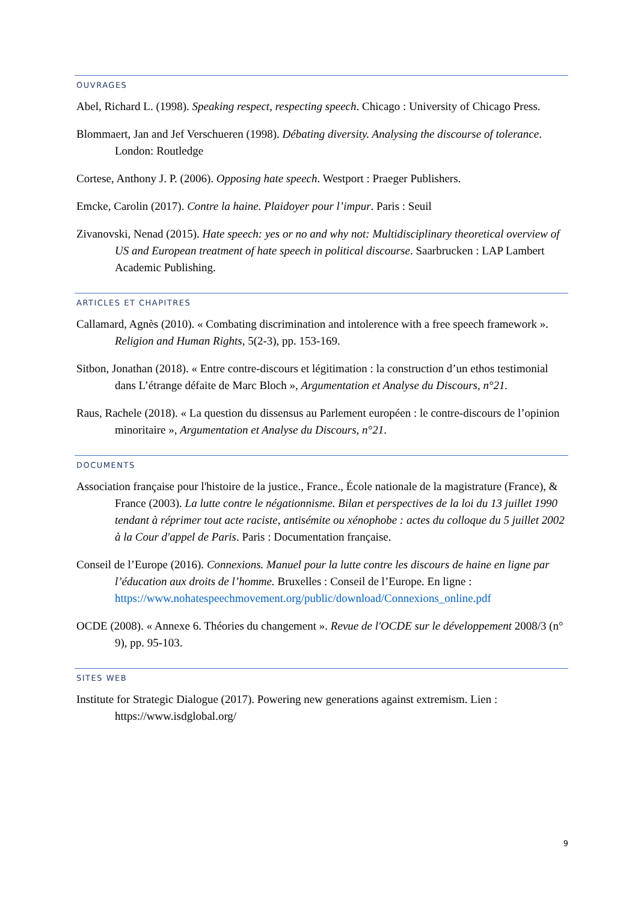OUVRAGES
Abel, Richard L. (1998). Speaking respect, respecting speech. Chicago : University of Chicago Press.
Blommaert, Jan and Jef Verschueren (1998). Débating diversity. Analysing the discourse of tolerance. London: Routledge
Cortese, Anthony J. P. (2006). Opposing hate speech. Westport : Praeger Publishers.
Emcke, Carolin (2017). Contre la haine. Plaidoyer pour l’impur. Paris : Seuil
Zivanovski, Nenad (2015). Hate speech: yes or no and why not: Multidisciplinary theoretical overview of US and European treatment of hate speech in political discourse. Saarbrucken : LAP Lambert Academic Publishing.
ARTICLES ET CHAPITRES
Callamard, Agnès (2010). « Combating discrimination and intolerence with a free speech framework ». Religion and Human Rights, 5(2-3), pp. 153-169.
Sitbon, Jonathan (2018). « Entre contre-discours et légitimation : la construction d’un ethos testimonial dans L’étrange défaite de Marc Bloch », Argumentation et Analyse du Discours, n°21.
Raus, Rachele (2018). « La question du dissensus au Parlement européen : le contre-discours de l’opinion minoritaire », Argumentation et Analyse du Discours, n°21.
DOCUMENTS
Association française pour l'histoire de la justice., France., École nationale de la magistrature (France), & France (2003). La lutte contre le négationnisme. Bilan et perspectives de la loi du 13 juillet 1990 tendant à réprimer tout acte raciste, antisémite ou xénophobe : actes du colloque du 5 juillet 2002 à la Cour d'appel de Paris. Paris : Documentation française.
Conseil de l’Europe (2016). Connexions. Manuel pour la lutte contre les discours de haine en ligne par l’éducation aux droits de l’homme. Bruxelles : Conseil de l’Europe. En ligne : https://www.nohatespeechmovement.org/public/download/Connexions_online.pdf
OCDE (2008). « Annexe 6. Théories du changement ». Revue de l'OCDE sur le développement 2008/3 (n° 9), pp. 95-103.
SITES WEB
Institute for Strategic Dialogue (2017). Powering new generations against extremism. Lien : https://www.isdglobal.org/
9